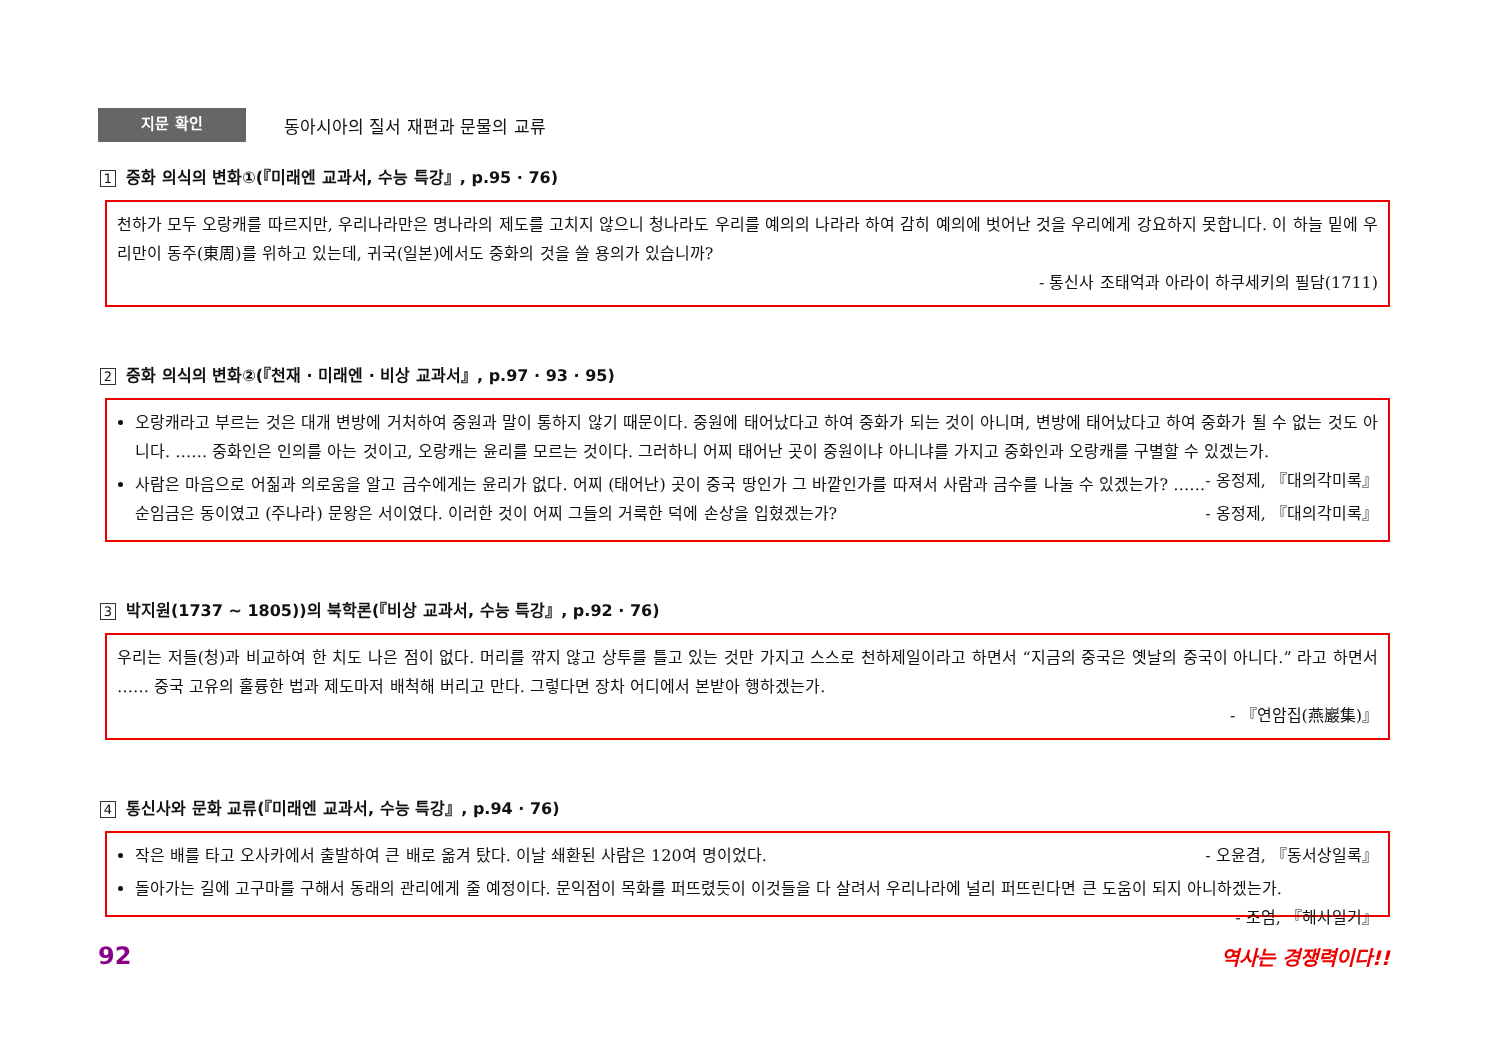지문 확인
동아시아의 질서 재편과 문물의 교류
1 중화 의식의 변화①(『미래엔 교과서, 수능 특강』, p.95 · 76)
천하가 모두 오랑캐를 따르지만, 우리나라만은 명나라의 제도를 고치지 않으니 청나라도 우리를 예의의 나라라 하여 감히 예의에 벗어난 것을 우리에게 강요하지 못합니다. 이 하늘 밑에 우리만이 동주(東周)를 위하고 있는데, 귀국(일본)에서도 중화의 것을 쓸 용의가 있습니까?
- 통신사 조태억과 아라이 하쿠세키의 필담(1711)
2 중화 의식의 변화②(『천재 · 미래엔 · 비상 교과서』, p.97 · 93 · 95)
오랑캐라고 부르는 것은 대개 변방에 거처하여 중원과 말이 통하지 않기 때문이다. 중원에 태어났다고 하여 중화가 되는 것이 아니며, 변방에 태어났다고 하여 중화가 될 수 없는 것도 아니다. …… 중화인은 인의를 아는 것이고, 오랑캐는 윤리를 모르는 것이다. 그러하니 어찌 태어난 곳이 중원이냐 아니냐를 가지고 중화인과 오랑캐를 구별할 수 있겠는가. - 옹정제, 『대의각미록』
사람은 마음으로 어짊과 의로움을 알고 금수에게는 윤리가 없다. 어찌 (태어난) 곳이 중국 땅인가 그 바깥인가를 따져서 사람과 금수를 나눌 수 있겠는가? …… 순임금은 동이였고 (주나라) 문왕은 서이였다. 이러한 것이 어찌 그들의 거룩한 덕에 손상을 입혔겠는가? - 옹정제, 『대의각미록』
3 박지원(1737 ~ 1805))의 북학론(『비상 교과서, 수능 특강』, p.92 · 76)
우리는 저들(청)과 비교하여 한 치도 나은 점이 없다. 머리를 깎지 않고 상투를 틀고 있는 것만 가지고 스스로 천하제일이라고 하면서 “지금의 중국은 옛날의 중국이 아니다.” 라고 하면서 …… 중국 고유의 훌륭한 법과 제도마저 배척해 버리고 만다. 그렇다면 장차 어디에서 본받아 행하겠는가.
- 『연암집(燕巖集)』
4 통신사와 문화 교류(『미래엔 교과서, 수능 특강』, p.94 · 76)
작은 배를 타고 오사카에서 출발하여 큰 배로 옮겨 탔다. 이날 쇄환된 사람은 120여 명이었다. - 오윤겸, 『동서상일록』
돌아가는 길에 고구마를 구해서 동래의 관리에게 줄 예정이다. 문익점이 목화를 퍼뜨렸듯이 이것들을 다 살려서 우리나라에 널리 퍼뜨린다면 큰 도움이 되지 아니하겠는가. - 조엄, 『해사일기』
92 역사는 경쟁력이다!!